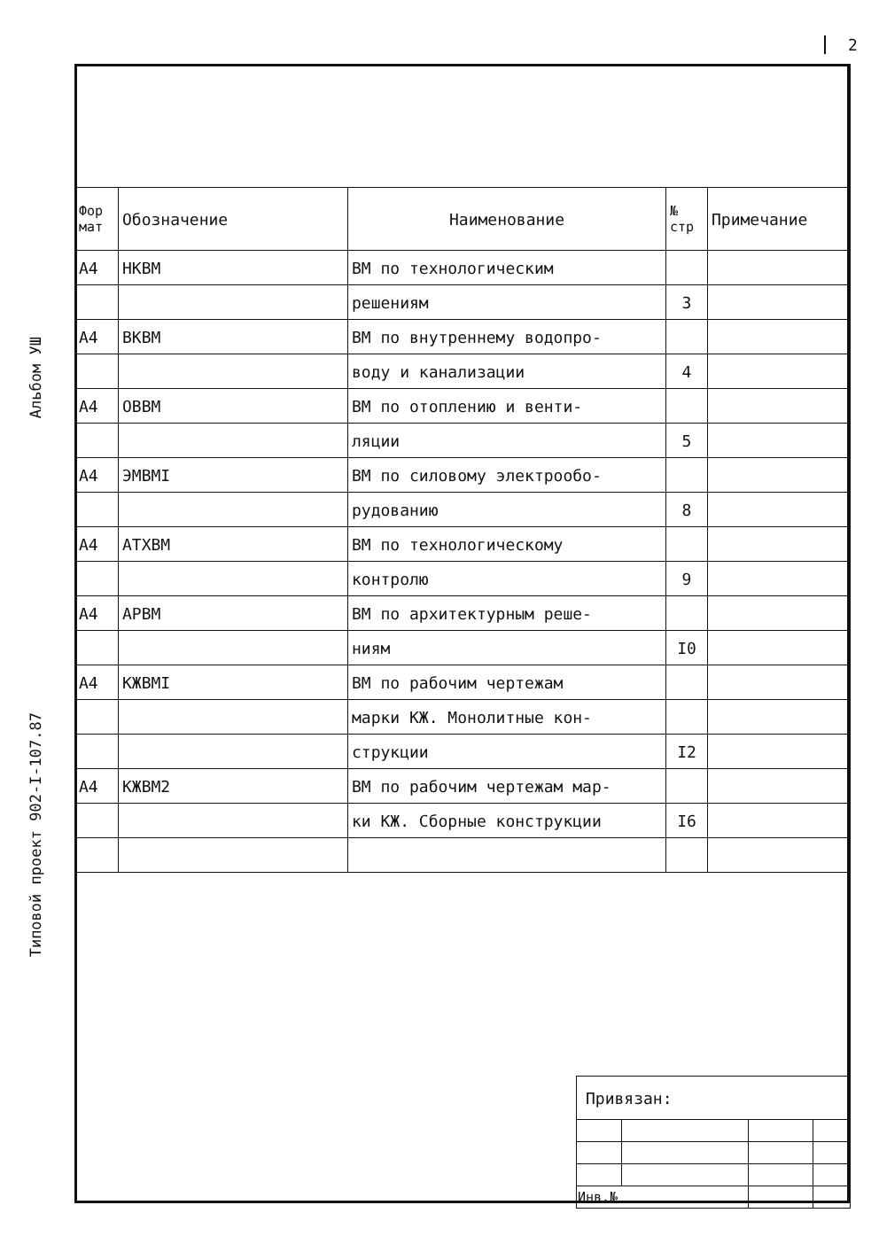2
Альбом УШ
Типовой проект 902-I-107.87
| Фор мат | Обозначение | Наименование | № стр | Примечание |
| --- | --- | --- | --- | --- |
| А4 | НКВМ | ВМ по технологическим | | |
| | | решениям | 3 | |
| А4 | ВКВМ | ВМ по внутреннему водопро- | | |
| | | воду и канализации | 4 | |
| А4 | ОВВМ | ВМ по отоплению и венти- | | |
| | | ляции | 5 | |
| А4 | ЭМВМI | ВМ по силовому электрообо- | | |
| | | рудованию | 8 | |
| А4 | АТХВМ | ВМ по технологическому | | |
| | | контролю | 9 | |
| А4 | АРВМ | ВМ по архитектурным реше- | | |
| | | ниям | I0 | |
| А4 | КЖВМI | ВМ по рабочим чертежам | | |
| | | марки КЖ. Монолитные кон- | | |
| | | струкции | I2 | |
| А4 | КЖВМ2 | ВМ по рабочим чертежам мар- | | |
| | | ки КЖ. Сборные конструкции | I6 | |
| Привязан: | | | |
| Инв.№ | | | |